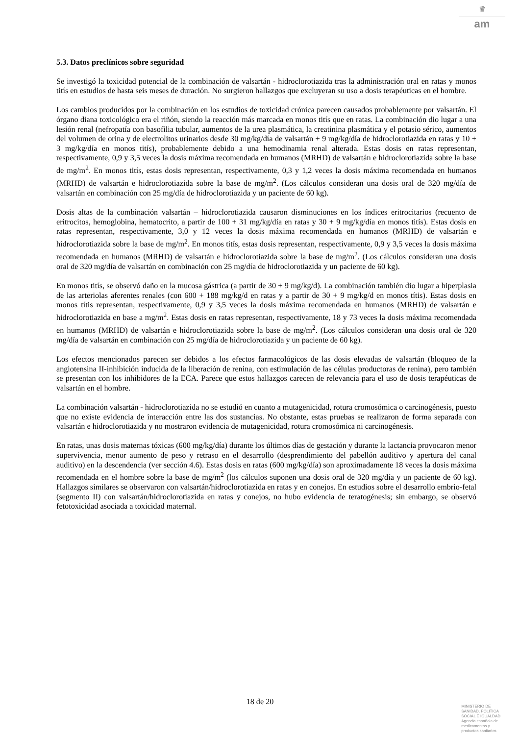♛
am
5.3. Datos preclínicos sobre seguridad
Se investigó la toxicidad potencial de la combinación de valsartán - hidroclorotiazida tras la administración oral en ratas y monos titís en estudios de hasta seis meses de duración. No surgieron hallazgos que excluyeran su uso a dosis terapéuticas en el hombre.
Los cambios producidos por la combinación en los estudios de toxicidad crónica parecen causados probablemente por valsartán. El órgano diana toxicológico era el riñón, siendo la reacción más marcada en monos titís que en ratas. La combinación dio lugar a una lesión renal (nefropatía con basofilia tubular, aumentos de la urea plasmática, la creatinina plasmática y el potasio sérico, aumentos del volumen de orina y de electrolitos urinarios desde 30 mg/kg/día de valsartán + 9 mg/kg/día de hidroclorotiazida en ratas y 10 + 3 mg/kg/día en monos titís), probablemente debido a una hemodinamia renal alterada. Estas dosis en ratas representan, respectivamente, 0,9 y 3,5 veces la dosis máxima recomendada en humanos (MRHD) de valsartán e hidroclorotiazida sobre la base de mg/m<sup>2</sup>. En monos titís, estas dosis representan, respectivamente, 0,3 y 1,2 veces la dosis máxima recomendada en humanos (MRHD) de valsartán e hidroclorotiazida sobre la base de mg/m<sup>2</sup>. (Los cálculos consideran una dosis oral de 320 mg/día de valsartán en combinación con 25 mg/día de hidroclorotiazida y un paciente de 60 kg).
Dosis altas de la combinación valsartán – hidroclorotiazida causaron disminuciones en los índices eritrocitarios (recuento de eritrocitos, hemoglobina, hematocrito, a partir de 100 + 31 mg/kg/día en ratas y 30 + 9 mg/kg/día en monos titís). Estas dosis en ratas representan, respectivamente, 3,0 y 12 veces la dosis máxima recomendada en humanos (MRHD) de valsartán e hidroclorotiazida sobre la base de mg/m<sup>2</sup>. En monos titís, estas dosis representan, respectivamente, 0,9 y 3,5 veces la dosis máxima recomendada en humanos (MRHD) de valsartán e hidroclorotiazida sobre la base de mg/m<sup>2</sup>. (Los cálculos consideran una dosis oral de 320 mg/día de valsartán en combinación con 25 mg/día de hidroclorotiazida y un paciente de 60 kg).
En monos titís, se observó daño en la mucosa gástrica (a partir de 30 + 9 mg/kg/d). La combinación también dio lugar a hiperplasia de las arteriolas aferentes renales (con 600 + 188 mg/kg/d en ratas y a partir de 30 + 9 mg/kg/d en monos títis). Estas dosis en monos títis representan, respectivamente, 0,9 y 3,5 veces la dosis máxima recomendada en humanos (MRHD) de valsartán e hidroclorotiazida en base a mg/m<sup>2</sup>. Estas dosis en ratas representan, respectivamente, 18 y 73 veces la dosis máxima recomendada en humanos (MRHD) de valsartán e hidroclorotiazida sobre la base de mg/m<sup>2</sup>. (Los cálculos consideran una dosis oral de 320 mg/día de valsartán en combinación con 25 mg/día de hidroclorotiazida y un paciente de 60 kg).
Los efectos mencionados parecen ser debidos a los efectos farmacológicos de las dosis elevadas de valsartán (bloqueo de la angiotensina II-inhibición inducida de la liberación de renina, con estimulación de las células productoras de renina), pero también se presentan con los inhibidores de la ECA. Parece que estos hallazgos carecen de relevancia para el uso de dosis terapéuticas de valsartán en el hombre.
La combinación valsartán - hidroclorotiazida no se estudió en cuanto a mutagenicidad, rotura cromosómica o carcinogénesis, puesto que no existe evidencia de interacción entre las dos sustancias. No obstante, estas pruebas se realizaron de forma separada con valsartán e hidroclorotiazida y no mostraron evidencia de mutagenicidad, rotura cromosómica ni carcinogénesis.
En ratas, unas dosis maternas tóxicas (600 mg/kg/día) durante los últimos días de gestación y durante la lactancia provocaron menor supervivencia, menor aumento de peso y retraso en el desarrollo (desprendimiento del pabellón auditivo y apertura del canal auditivo) en la descendencia (ver sección 4.6). Estas dosis en ratas (600 mg/kg/día) son aproximadamente 18 veces la dosis máxima recomendada en el hombre sobre la base de mg/m<sup>2</sup> (los cálculos suponen una dosis oral de 320 mg/día y un paciente de 60 kg). Hallazgos similares se observaron con valsartán/hidroclorotiazida en ratas y en conejos. En estudios sobre el desarrollo embrio-fetal (segmento II) con valsartán/hidroclorotiazida en ratas y conejos, no hubo evidencia de teratogénesis; sin embargo, se observó fetotoxicidad asociada a toxicidad maternal.
18 de 20
MINISTERIO DE
SANIDAD, POLITICA
SOCIAL E IGUALDAD
Agencia española de
medicamentos y
productos sanitarios